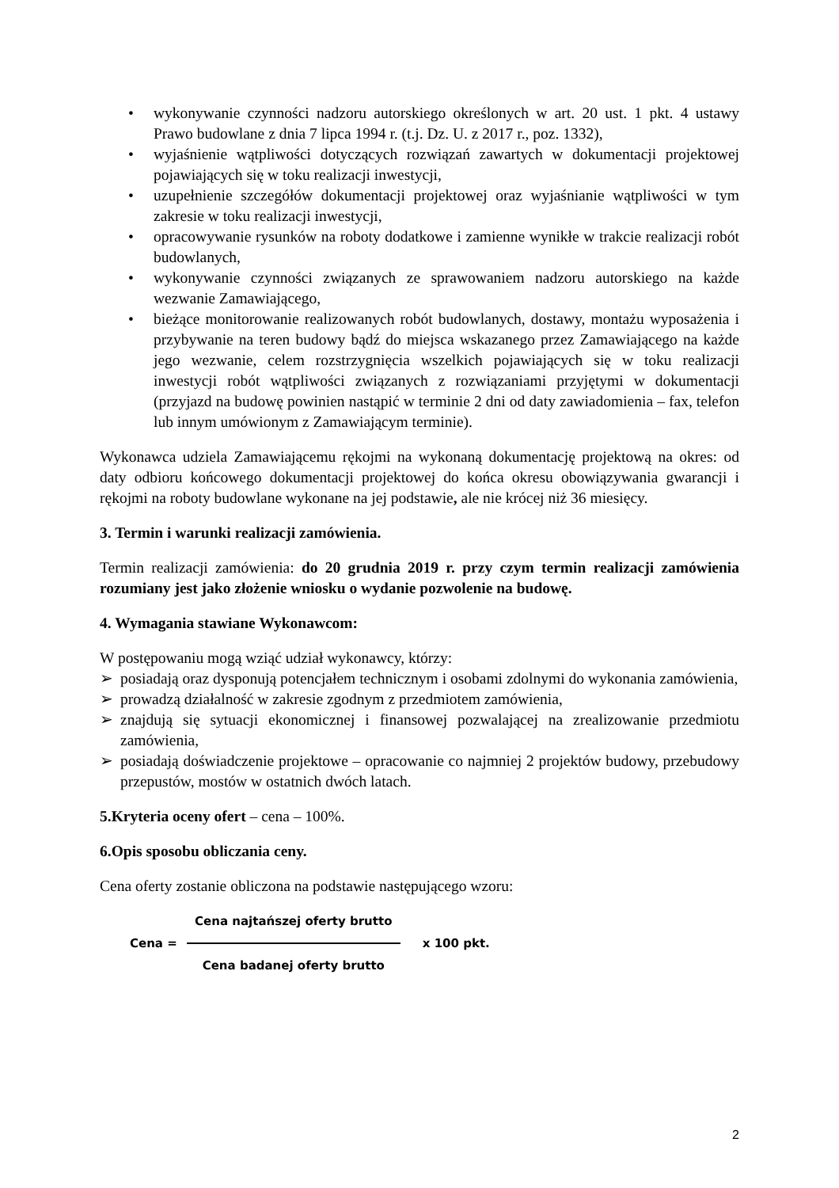• wykonywanie czynności nadzoru autorskiego określonych w art. 20 ust. 1 pkt. 4 ustawy Prawo budowlane z dnia 7 lipca 1994 r. (t.j. Dz. U. z 2017 r., poz. 1332),
• wyjaśnienie wątpliwości dotyczących rozwiązań zawartych w dokumentacji projektowej pojawiających się w toku realizacji inwestycji,
• uzupełnienie szczegółów dokumentacji projektowej oraz wyjaśnianie wątpliwości w tym zakresie w toku realizacji inwestycji,
• opracowywanie rysunków na roboty dodatkowe i zamienne wynikłe w trakcie realizacji robót budowlanych,
• wykonywanie czynności związanych ze sprawowaniem nadzoru autorskiego na każde wezwanie Zamawiającego,
• bieżące monitorowanie realizowanych robót budowlanych, dostawy, montażu wyposażenia i przybywanie na teren budowy bądź do miejsca wskazanego przez Zamawiającego na każde jego wezwanie, celem rozstrzygnięcia wszelkich pojawiających się w toku realizacji inwestycji robót wątpliwości związanych z rozwiązaniami przyjętymi w dokumentacji (przyjazd na budowę powinien nastąpić w terminie 2 dni od daty zawiadomienia – fax, telefon lub innym umówionym z Zamawiającym terminie).
Wykonawca udziela Zamawiającemu rękojmi na wykonaną dokumentację projektową na okres: od daty odbioru końcowego dokumentacji projektowej do końca okresu obowiązywania gwarancji i rękojmi na roboty budowlane wykonane na jej podstawie, ale nie krócej niż 36 miesięcy.
3. Termin i warunki realizacji zamówienia.
Termin realizacji zamówienia: do 20 grudnia 2019 r. przy czym termin realizacji zamówienia rozumiany jest jako złożenie wniosku o wydanie pozwolenie na budowę.
4. Wymagania stawiane Wykonawcom:
W postępowaniu mogą wziąć udział wykonawcy, którzy:
➢ posiadają oraz dysponują potencjałem technicznym i osobami zdolnymi do wykonania zamówienia,
➢ prowadzą działalność w zakresie zgodnym z przedmiotem zamówienia,
➢ znajdują się sytuacji ekonomicznej i finansowej pozwalającej na zrealizowanie przedmiotu zamówienia,
➢ posiadają doświadczenie projektowe – opracowanie co najmniej 2 projektów budowy, przebudowy przepustów, mostów w ostatnich dwóch latach.
5.Kryteria oceny ofert – cena – 100%.
6.Opis sposobu obliczania ceny.
Cena oferty zostanie obliczona na podstawie następującego wzoru:
Cena =
Cena najtańszej oferty brutto
Cena badanej oferty brutto
x 100 pkt.
2